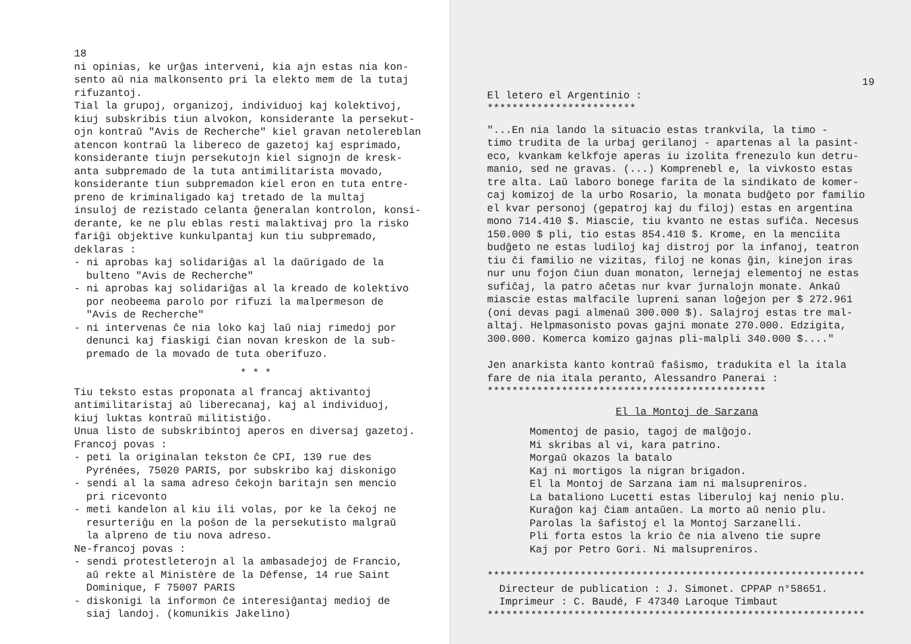18
ni opinias, ke urĝas interveni, kia ajn estas nia kon-
sento aŭ nia malkonsento pri la elekto mem de la tutaj
rifuzantoj.
Tial la grupoj, organizoj, individuoj kaj kolektivoj,
kiuj subskribis tiun alvokon, konsiderante la persekut-
ojn kontraŭ "Avis de Recherche" kiel gravan netolereblan
atencon kontraŭ la libereco de gazetoj kaj esprimado,
konsiderante tiujn persekutojn kiel signojn de kresk-
anta subpremado de la tuta antimilitarista movado,
konsiderante tiun subpremadon kiel eron en tuta entre-
preno de kriminaligado kaj tretado de la multaj
insuloj de rezistado celanta ĝeneralan kontrolon, konsi-
derante, ke ne plu eblas resti malaktivaj pro la risko
fariĝi objektive kunkulpantaj kun tiu subpremado,
deklaras :
- ni aprobas kaj solidariĝas al la daŭrigado de la
bulteno "Avis de Recherche"
- ni aprobas kaj solidariĝas al la kreado de kolektivo
por neobeema parolo por rifuzi la malpermeson de
"Avis de Recherche"
- ni intervenas ĉe nia loko kaj laŭ niaj rimedoj por
denunci kaj fiaskigi ĉian novan kreskon de la sub-
premado de la movado de tuta oberifuzo.
* * *
Tiu teksto estas proponata al francaj aktivantoj
antimilitaristaj aŭ liberecanaj, kaj al individuoj,
kiuj luktas kontraŭ militistiĝo.
Unua listo de subskribintoj aperos en diversaj gazetoj.
Francoj povas :
- peti la originalan tekston ĉe CPI, 139 rue des
Pyrénées, 75020 PARIS, por subskribo kaj diskonigo
- sendi al la sama adreso ĉekojn baritajn sen mencio
pri ricevonto
- meti kandelon al kiu ili volas, por ke la ĉekoj ne
resurteriĝu en la poŝon de la persekutisto malgraŭ
la alpreno de tiu nova adreso.
Ne-francoj povas :
- sendi protestleterojn al la ambasadejoj de Francio,
aŭ rekte al Ministère de la Défense, 14 rue Saint
Dominique, F 75007 PARIS
- diskonigi la informon ĉe interesiĝantaj medioj de
siaj landoj. (komunikis Jakelino)
19
El letero el Argentinio :
************************
"...En nia lando la situacio estas trankvila, la timo -
timo trudita de la urbaj gerilanoj - apartenas al la pasint-
eco, kvankam kelkfoje aperas iu izolita frenezulo kun detru-
manio, sed ne gravas. (...) Komprenebl e, la vivkosto estas
tre alta. Laŭ laboro bonege farita de la sindikato de komer-
caj komizoj de la urbo Rosario, la monata budĝeto por familio
el kvar personoj (gepatroj kaj du filoj) estas en argentina
mono 714.410 $. Miascie, tiu kvanto ne estas sufiĉa. Necesus
150.000 $ pli, tio estas 854.410 $. Krome, en la menciita
budĝeto ne estas ludiloj kaj distroj por la infanoj, teatron
tiu ĉi familio ne vizitas, filoj ne konas ĝin, kinejon iras
nur unu fojon ĉiun duan monaton, lernejaj elementoj ne estas
sufiĉaj, la patro aĉetas nur kvar ĵurnalojn monate. Ankaŭ
miascie estas malfacile lupreni sanan loĝejon per $ 272.961
(oni devas pagi almenaŭ 300.000 $). Salajroj estas tre mal-
altaj. Helpmasonisto povas gajni monate 270.000. Edzigita,
300.000. Komerca komizo gajnas pli-malpli 340.000 $...."
Jen anarkista kanto kontraŭ faŝismo, tradukita el la itala
fare de nia itala peranto, Alessandro Panerai :
*********************************************
El la Montoj de Sarzana
Momentoj de pasio, tagoj de malĝojo.
Mi skribas al vi, kara patrino.
Morgaŭ okazos la batalo
Kaj ni mortigos la nigran brigadon.
El la Montoj de Sarzana iam ni malsupreniros.
La bataliono Lucetti estas liberuloj kaj nenio plu.
Kuraĝon kaj ĉiam antaŭen. La morto aŭ nenio plu.
Parolas la ŝafistoj el la Montoj Sarzanelli.
Pli forta estos la krio ĉe nia alveno tie supre
Kaj por Petro Gori. Ni malsupreniros.
*************************************************************
Directeur de publication : J. Simonet. CPPAP n°58651.
Imprimeur : C. Baudé, F 47340 Laroque Timbaut
*************************************************************